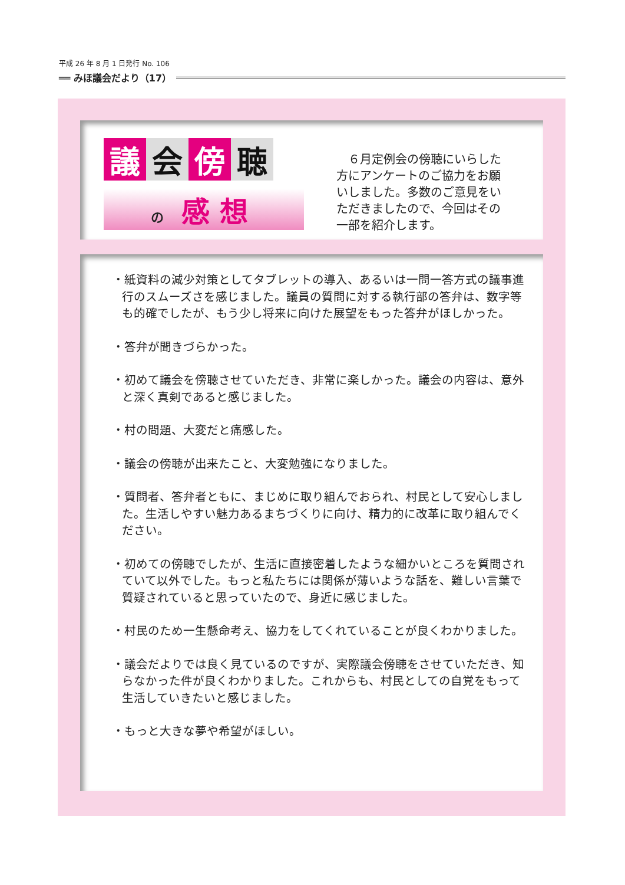平成 26 年 8 月 1 日発行 No. 106
══ みほ議会だより（17）
議会 傍 聴
の感 想
　６月定例会の傍聴にいらした方にアンケートのご協力をお願いしました。多数のご意見をいただきましたので、今回はその一部を紹介します。
・紙資料の減少対策としてタブレットの導入、あるいは一問一答方式の議事進行のスムーズさを感じました。議員の質問に対する執行部の答弁は、数字等も的確でしたが、もう少し将来に向けた展望をもった答弁がほしかった。
・答弁が聞きづらかった。
・初めて議会を傍聴させていただき、非常に楽しかった。議会の内容は、意外と深く真剣であると感じました。
・村の問題、大変だと痛感した。
・議会の傍聴が出来たこと、大変勉強になりました。
・質問者、答弁者ともに、まじめに取り組んでおられ、村民として安心しました。生活しやすい魅力あるまちづくりに向け、精力的に改革に取り組んでください。
・初めての傍聴でしたが、生活に直接密着したような細かいところを質問されていて以外でした。もっと私たちには関係が薄いような話を、難しい言葉で質疑されていると思っていたので、身近に感じました。
・村民のため一生懸命考え、協力をしてくれていることが良くわかりました。
・議会だよりでは良く見ているのですが、実際議会傍聴をさせていただき、知らなかった件が良くわかりました。これからも、村民としての自覚をもって生活していきたいと感じました。
・もっと大きな夢や希望がほしい。